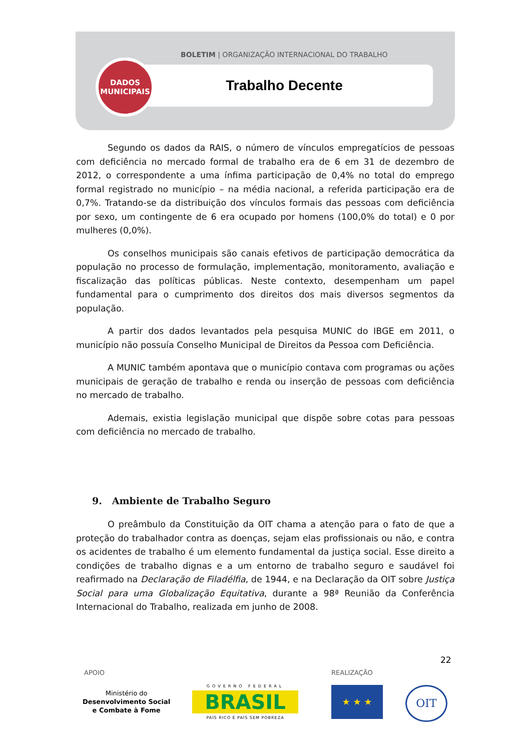BOLETIM | ORGANIZAÇÃO INTERNACIONAL DO TRABALHO
Trabalho Decente
DADOS
MUNICIPAIS
Segundo os dados da RAIS, o número de vínculos empregatícios de pessoas com deficiência no mercado formal de trabalho era de 6 em 31 de dezembro de 2012, o correspondente a uma ínfima participação de 0,4% no total do emprego formal registrado no município – na média nacional, a referida participação era de 0,7%. Tratando-se da distribuição dos vínculos formais das pessoas com deficiência por sexo, um contingente de 6 era ocupado por homens (100,0% do total) e 0 por mulheres (0,0%).
Os conselhos municipais são canais efetivos de participação democrática da população no processo de formulação, implementação, monitoramento, avaliação e fiscalização das políticas públicas. Neste contexto, desempenham um papel fundamental para o cumprimento dos direitos dos mais diversos segmentos da população.
A partir dos dados levantados pela pesquisa MUNIC do IBGE em 2011, o município não possuía Conselho Municipal de Direitos da Pessoa com Deficiência.
A MUNIC também apontava que o município contava com programas ou ações municipais de geração de trabalho e renda ou inserção de pessoas com deficiência no mercado de trabalho.
Ademais, existia legislação municipal que dispõe sobre cotas para pessoas com deficiência no mercado de trabalho.
9. Ambiente de Trabalho Seguro
O preâmbulo da Constituição da OIT chama a atenção para o fato de que a proteção do trabalhador contra as doenças, sejam elas profissionais ou não, e contra os acidentes de trabalho é um elemento fundamental da justiça social. Esse direito a condições de trabalho dignas e a um entorno de trabalho seguro e saudável foi reafirmado na Declaração de Filadélfia, de 1944, e na Declaração da OIT sobre Justiça Social para uma Globalização Equitativa, durante a 98ª Reunião da Conferência Internacional do Trabalho, realizada em junho de 2008.
22
APOIO REALIZAÇÃO
Ministério do
Desenvolvimento Social
e Combate à Fome
GOVERNO FEDERAL
BRASIL
PAÍS RICO É PAÍS SEM POBREZA
★ ★ ★ OIT